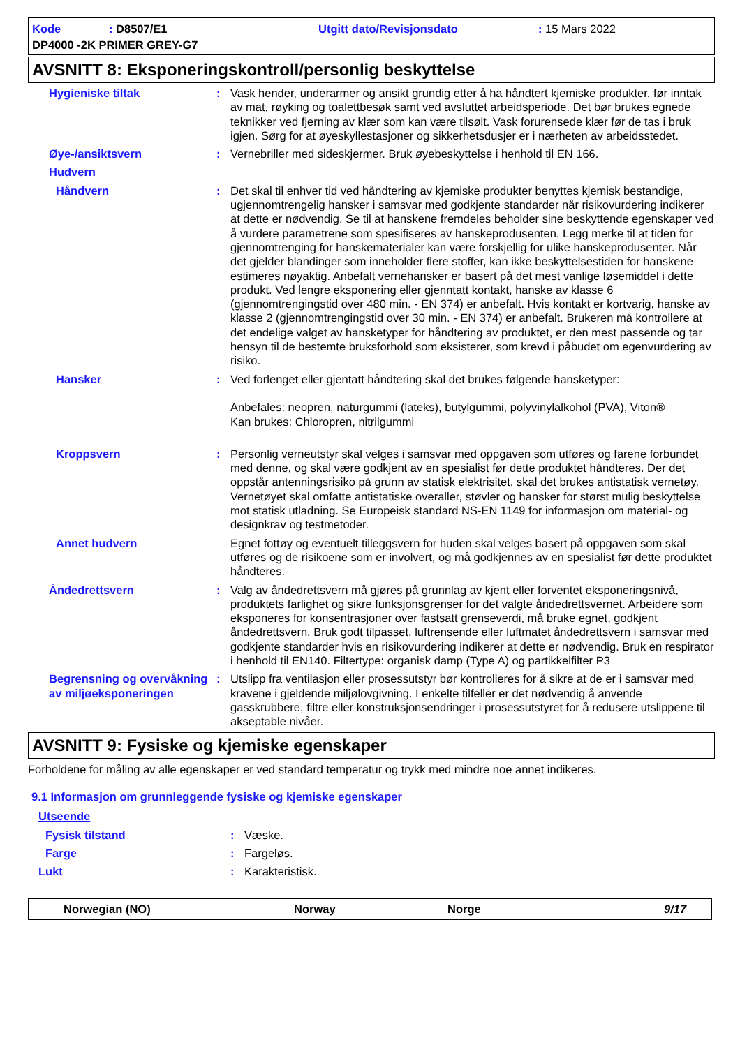Kode: D8507/E1 Utgitt dato/Revisjonsdato: 15 Mars 2022
DP4000 -2K PRIMER GREY-G7
AVSNITT 8: Eksponeringskontroll/personlig beskyttelse
Hygieniske tiltak : Vask hender, underarmer og ansikt grundig etter å ha håndtert kjemiske produkter, før inntak av mat, røyking og toalettbesøk samt ved avsluttet arbeidsperiode. Det bør brukes egnede teknikker ved fjerning av klær som kan være tilsølt. Vask forurensede klær før de tas i bruk igjen. Sørg for at øyeskyllestasjoner og sikkerhetsdusjer er i nærheten av arbeidsstedet.
Øye-/ansiktsvern : Vernebriller med sideskjermer. Bruk øyebeskyttelse i henhold til EN 166.
Hudvern
Håndvern : Det skal til enhver tid ved håndtering av kjemiske produkter benyttes kjemisk bestandige, ugjennomtrengelig hansker i samsvar med godkjente standarder når risikovurdering indikerer at dette er nødvendig. Se til at hanskene fremdeles beholder sine beskyttende egenskaper ved å vurdere parametrene som spesifiseres av hanskeprodusenten. Legg merke til at tiden for gjennomtrenging for hanskematerialer kan være forskjellig for ulike hanskeprodusenter. Når det gjelder blandinger som inneholder flere stoffer, kan ikke beskyttelsestiden for hanskene estimeres nøyaktig. Anbefalt vernehansker er basert på det mest vanlige løsemiddel i dette produkt. Ved lengre eksponering eller gjenntatt kontakt, hanske av klasse 6 (gjennomtrengingstid over 480 min. - EN 374) er anbefalt. Hvis kontakt er kortvarig, hanske av klasse 2 (gjennomtrengingstid over 30 min. - EN 374) er anbefalt. Brukeren må kontrollere at det endelige valget av hansketyper for håndtering av produktet, er den mest passende og tar hensyn til de bestemte bruksforhold som eksisterer, som krevd i påbudet om egenvurdering av risiko.
Hansker : Ved forlenget eller gjentatt håndtering skal det brukes følgende hansketyper:
Anbefales: neopren, naturgummi (lateks), butylgummi, polyvinylalkohol (PVA), Viton®
Kan brukes: Chloropren, nitrilgummi
Kroppsvern : Personlig verneutstyr skal velges i samsvar med oppgaven som utføres og farene forbundet med denne, og skal være godkjent av en spesialist før dette produktet håndteres. Der det oppstår antenningsrisiko på grunn av statisk elektrisitet, skal det brukes antistatisk vernetøy. Vernetøyet skal omfatte antistatiske overaller, støvler og hansker for størst mulig beskyttelse mot statisk utladning. Se Europeisk standard NS-EN 1149 for informasjon om material- og designkrav og testmetoder.
Annet hudvern Egnet fottøy og eventuelt tilleggsvern for huden skal velges basert på oppgaven som skal utføres og de risikoene som er involvert, og må godkjennes av en spesialist før dette produktet håndteres.
Åndedrettsvern : Valg av åndedrettsvern må gjøres på grunnlag av kjent eller forventet eksponeringsnivå, produktets farlighet og sikre funksjonsgrenser for det valgte åndedrettsvernet. Arbeidere som eksponeres for konsentrasjoner over fastsatt grenseverdi, må bruke egnet, godkjent åndedrettsvern. Bruk godt tilpasset, luftrensende eller luftmatet åndedrettsvern i samsvar med godkjente standarder hvis en risikovurdering indikerer at dette er nødvendig. Bruk en respirator i henhold til EN140. Filtertype: organisk damp (Type A) og partikkelfilter P3
Begrensning og overvåkning av miljøeksponeringen
: Utslipp fra ventilasjon eller prosessutstyr bør kontrolleres for å sikre at de er i samsvar med kravene i gjeldende miljølovgivning. I enkelte tilfeller er det nødvendig å anvende gasskrubbere, filtre eller konstruksjonsendringer i prosessutstyret for å redusere utslippene til akseptable nivåer.
AVSNITT 9: Fysiske og kjemiske egenskaper
Forholdene for måling av alle egenskaper er ved standard temperatur og trykk med mindre noe annet indikeres.
9.1 Informasjon om grunnleggende fysiske og kjemiske egenskaper
Utseende
Fysisk tilstand : Væske.
Farge : Fargeløs.
Lukt : Karakteristisk.
Norwegian (NO) Norway Norge 9/17